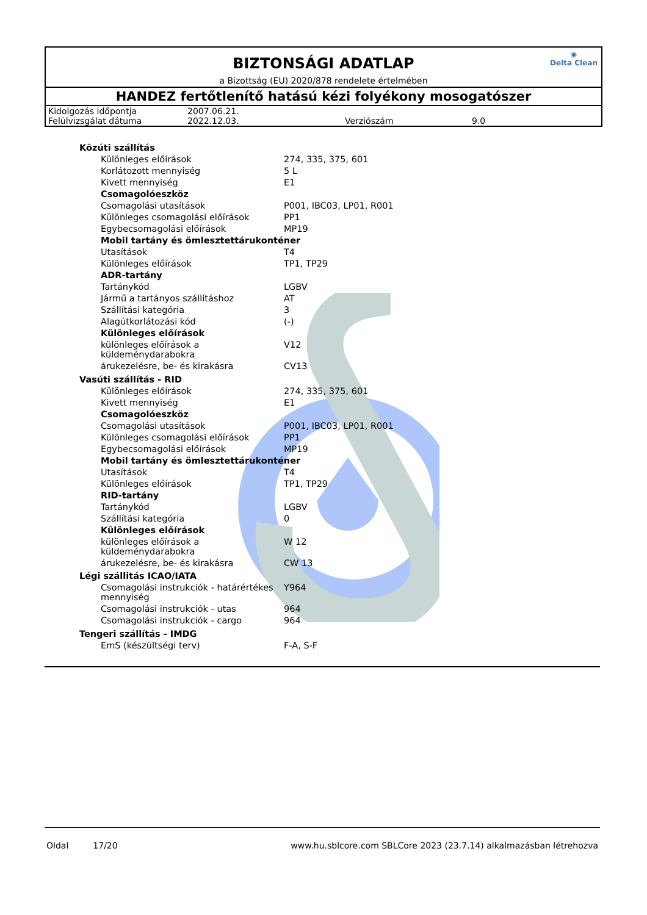◉
Delta Clean
BIZTONSÁGI ADATLAP
a Bizottság (EU) 2020/878 rendelete értelmében
HANDEZ fertőtlenítő hatású kézi folyékony mosogatószer
| Kidolgozás időpontja | 2007.06.21. | | |
| Felülvizsgálat dátuma | 2022.12.03. | Verziószám | 9.0 |
| Közúti szállítás | |
| Különleges előírások | 274, 335, 375, 601 |
| Korlátozott mennyiség | 5 L |
| Kivett mennyiség | E1 |
| Csomagolóeszköz | |
| Csomagolási utasítások | P001, IBC03, LP01, R001 |
| Különleges csomagolási előírások | PP1 |
| Egybecsomagolási előírások | MP19 |
| Mobil tartány és ömlesztettárukonténer | |
| Utasítások | T4 |
| Különleges előírások | TP1, TP29 |
| ADR-tartány | |
| Tartánykód | LGBV |
| Jármű a tartányos szállításhoz | AT |
| Szállítási kategória | 3 |
| Alagútkorlátozási kód | (-) |
| Különleges előírások | |
| különleges előírások a küldeménydarabokra | V12 |
| árukezelésre, be- és kirakásra | CV13 |
| Vasúti szállítás - RID | |
| Különleges előírások | 274, 335, 375, 601 |
| Kivett mennyiség | E1 |
| Csomagolóeszköz | |
| Csomagolási utasítások | P001, IBC03, LP01, R001 |
| Különleges csomagolási előírások | PP1 |
| Egybecsomagolási előírások | MP19 |
| Mobil tartány és ömlesztettárukonténer | |
| Utasítások | T4 |
| Különleges előírások | TP1, TP29 |
| RID-tartány | |
| Tartánykód | LGBV |
| Szállítási kategória | 0 |
| Különleges előírások | |
| különleges előírások a küldeménydarabokra | W 12 |
| árukezelésre, be- és kirakásra | CW 13 |
| Légi szállitás ICAO/IATA | |
| Csomagolási instrukciók - határértékes mennyiség | Y964 |
| Csomagolási instrukciók - utas | 964 |
| Csomagolási instrukciók - cargo | 964 |
| Tengeri szállítás - IMDG | |
| EmS (készültségi terv) | F-A, S-F |
Oldal 17/20 www.hu.sblcore.com SBLCore 2023 (23.7.14) alkalmazásban létrehozva